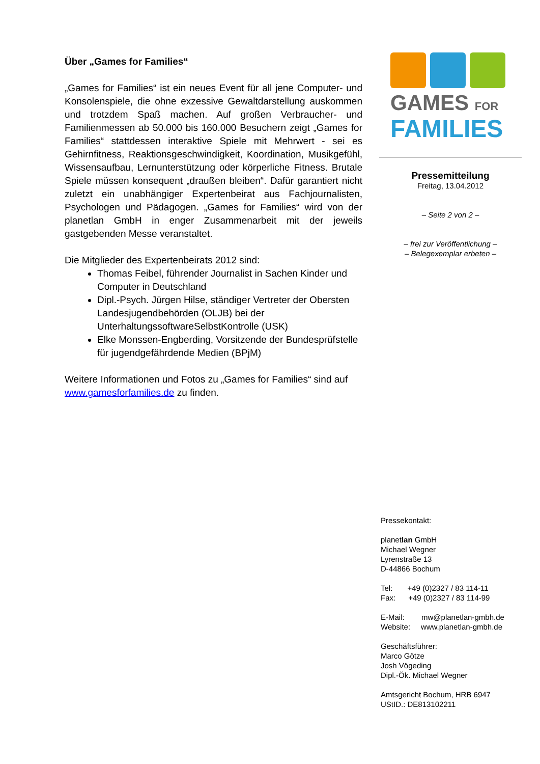Über „Games for Families“
„Games for Families“ ist ein neues Event für all jene Computer- und Konsolenspiele, die ohne exzessive Gewaltdarstellung auskommen und trotzdem Spaß machen. Auf großen Verbraucher- und Familienmessen ab 50.000 bis 160.000 Besuchern zeigt „Games for Families“ stattdessen interaktive Spiele mit Mehrwert - sei es Gehirnfitness, Reaktionsgeschwindigkeit, Koordination, Musikgefühl, Wissensaufbau, Lernunterstützung oder körperliche Fitness. Brutale Spiele müssen konsequent „draußen bleiben“. Dafür garantiert nicht zuletzt ein unabhängiger Expertenbeirat aus Fachjournalisten, Psychologen und Pädagogen. „Games for Families“ wird von der planetlan GmbH in enger Zusammenarbeit mit der jeweils gastgebenden Messe veranstaltet.
Die Mitglieder des Expertenbeirats 2012 sind:
Thomas Feibel, führender Journalist in Sachen Kinder und Computer in Deutschland
Dipl.-Psych. Jürgen Hilse, ständiger Vertreter der Obersten Landesjugendbehörden (OLJB) bei der UnterhaltungssoftwareSelbstKontrolle (USK)
Elke Monssen-Engberding, Vorsitzende der Bundesprüfstelle für jugendgefährdende Medien (BPjM)
Weitere Informationen und Fotos zu „Games for Families“ sind auf www.gamesforfamilies.de zu finden.
GAMES FOR
FAMILIES
Pressemitteilung
Freitag, 13.04.2012
– Seite 2 von 2 –
– frei zur Veröffentlichung –
– Belegexemplar erbeten –
Pressekontakt:
planetlan GmbH
Michael Wegner
Lyrenstraße 13
D-44866 Bochum
Tel: +49 (0)2327 / 83 114-11
Fax: +49 (0)2327 / 83 114-99
E-Mail: mw@planetlan-gmbh.de
Website: www.planetlan-gmbh.de
Geschäftsführer:
Marco Götze
Josh Vögeding
Dipl.-Ök. Michael Wegner
Amtsgericht Bochum, HRB 6947
UStID.: DE813102211